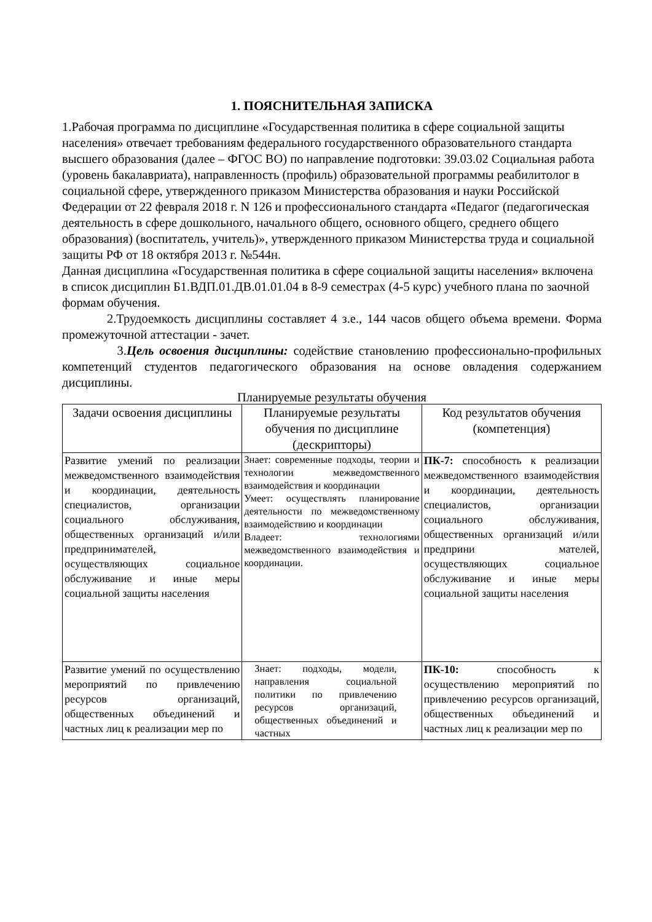1. ПОЯСНИТЕЛЬНАЯ ЗАПИСКА
1.Рабочая программа по дисциплине «Государственная политика в сфере социальной защиты населения» отвечает требованиям федерального государственного образовательного стандарта высшего образования (далее – ФГОС ВО) по направление подготовки: 39.03.02 Социальная работа (уровень бакалавриата), направленность (профиль) образовательной программы реабилитолог в социальной сфере, утвержденного приказом Министерства образования и науки Российской Федерации от 22 февраля 2018 г. N 126 и профессионального стандарта «Педагог (педагогическая деятельность в сфере дошкольного, начального общего, основного общего, среднего общего образования) (воспитатель, учитель)», утвержденного приказом Министерства труда и социальной защиты РФ от 18 октября 2013 г. №544н.
Данная дисциплина «Государственная политика в сфере социальной защиты населения» включена в список дисциплин Б1.ВДП.01.ДВ.01.01.04 в 8-9 семестрах (4-5 курс) учебного плана по заочной формам обучения.
2.Трудоемкость дисциплины составляет 4 з.е., 144 часов общего объема времени. Форма промежуточной аттестации - зачет.
3.Цель освоения дисциплины: содействие становлению профессионально-профильных компетенций студентов педагогического образования на основе овладения содержанием дисциплины.
Планируемые результаты обучения
| Задачи освоения дисциплины | Планируемые результаты обучения по дисциплине (дескрипторы) | Код результатов обучения (компетенция) |
| --- | --- | --- |
| Развитие умений по реализации межведомственного взаимодействия и координации, деятельность специалистов, организации социального обслуживания, общественных организаций и/или предпринимателей, осуществляющих социальное обслуживание и иные меры социальной защиты населения | Знает: современные подходы, теории и технологии межведомственного взаимодействия и координации Умеет: осуществлять планирование деятельности по межведомственному взаимодействию и координации Владеет: технологиями межведомственного взаимодействия и координации. | ПК-7: способность к реализации межведомственного взаимодействия и координации, деятельность специалистов, организации социального обслуживания, общественных организаций и/или предприни мателей, осуществляющих социальное обслуживание и иные меры социальной защиты населения |
| Развитие умений по осуществлению мероприятий по привлечению ресурсов организаций, общественных объединений и частных лиц к реализации мер по | Знает: подходы, модели, направления социальной политики по привлечению ресурсов организаций, общественных объединений и частных | ПК-10: способность к осуществлению мероприятий по привлечению ресурсов организаций, общественных объединений и частных лиц к реализации мер по |